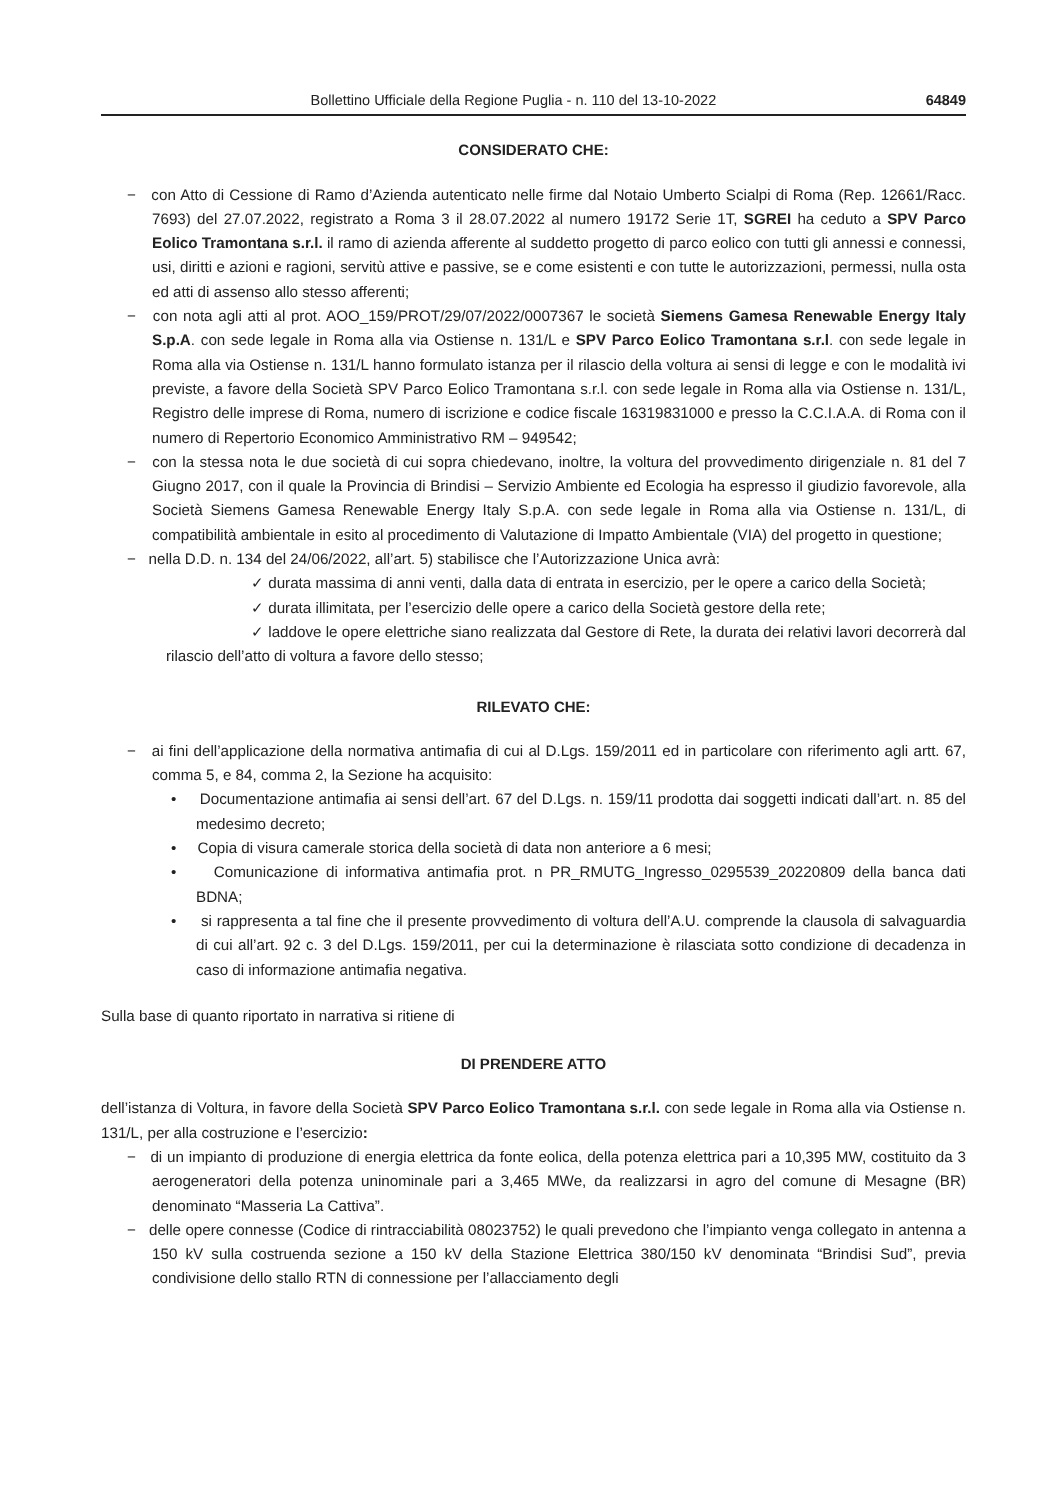Bollettino Ufficiale della Regione Puglia - n. 110 del 13-10-2022 64849
CONSIDERATO CHE:
− con Atto di Cessione di Ramo d’Azienda autenticato nelle firme dal Notaio Umberto Scialpi di Roma (Rep. 12661/Racc. 7693) del 27.07.2022, registrato a Roma 3 il 28.07.2022 al numero 19172 Serie 1T, SGREI ha ceduto a SPV Parco Eolico Tramontana s.r.l. il ramo di azienda afferente al suddetto progetto di parco eolico con tutti gli annessi e connessi, usi, diritti e azioni e ragioni, servitù attive e passive, se e come esistenti e con tutte le autorizzazioni, permessi, nulla osta ed atti di assenso allo stesso afferenti;
− con nota agli atti al prot. AOO_159/PROT/29/07/2022/0007367 le società Siemens Gamesa Renewable Energy Italy S.p.A. con sede legale in Roma alla via Ostiense n. 131/L e SPV Parco Eolico Tramontana s.r.l. con sede legale in Roma alla via Ostiense n. 131/L hanno formulato istanza per il rilascio della voltura ai sensi di legge e con le modalità ivi previste, a favore della Società SPV Parco Eolico Tramontana s.r.l. con sede legale in Roma alla via Ostiense n. 131/L, Registro delle imprese di Roma, numero di iscrizione e codice fiscale 16319831000 e presso la C.C.I.A.A. di Roma con il numero di Repertorio Economico Amministrativo RM – 949542;
− con la stessa nota le due società di cui sopra chiedevano, inoltre, la voltura del provvedimento dirigenziale n. 81 del 7 Giugno 2017, con il quale la Provincia di Brindisi – Servizio Ambiente ed Ecologia ha espresso il giudizio favorevole, alla Società Siemens Gamesa Renewable Energy Italy S.p.A. con sede legale in Roma alla via Ostiense n. 131/L, di compatibilità ambientale in esito al procedimento di Valutazione di Impatto Ambientale (VIA) del progetto in questione;
− nella D.D. n. 134 del 24/06/2022, all’art. 5) stabilisce che l’Autorizzazione Unica avrà:
✓ durata massima di anni venti, dalla data di entrata in esercizio, per le opere a carico della Società;
✓ durata illimitata, per l’esercizio delle opere a carico della Società gestore della rete;
✓ laddove le opere elettriche siano realizzata dal Gestore di Rete, la durata dei relativi lavori decorrerà dal rilascio dell’atto di voltura a favore dello stesso;
RILEVATO CHE:
− ai fini dell’applicazione della normativa antimafia di cui al D.Lgs. 159/2011 ed in particolare con riferimento agli artt. 67, comma 5, e 84, comma 2, la Sezione ha acquisito:
• Documentazione antimafia ai sensi dell’art. 67 del D.Lgs. n. 159/11 prodotta dai soggetti indicati dall’art. n. 85 del medesimo decreto;
• Copia di visura camerale storica della società di data non anteriore a 6 mesi;
• Comunicazione di informativa antimafia prot. n PR_RMUTG_Ingresso_0295539_20220809 della banca dati BDNA;
• si rappresenta a tal fine che il presente provvedimento di voltura dell’A.U. comprende la clausola di salvaguardia di cui all’art. 92 c. 3 del D.Lgs. 159/2011, per cui la determinazione è rilasciata sotto condizione di decadenza in caso di informazione antimafia negativa.
Sulla base di quanto riportato in narrativa si ritiene di
DI PRENDERE ATTO
dell’istanza di Voltura, in favore della Società SPV Parco Eolico Tramontana s.r.l. con sede legale in Roma alla via Ostiense n. 131/L, per alla costruzione e l’esercizio:
− di un impianto di produzione di energia elettrica da fonte eolica, della potenza elettrica pari a 10,395 MW, costituito da 3 aerogeneratori della potenza uninominale pari a 3,465 MWe, da realizzarsi in agro del comune di Mesagne (BR) denominato “Masseria La Cattiva”.
− delle opere connesse (Codice di rintracciabilità 08023752) le quali prevedono che l’impianto venga collegato in antenna a 150 kV sulla costruenda sezione a 150 kV della Stazione Elettrica 380/150 kV denominata “Brindisi Sud”, previa condivisione dello stallo RTN di connessione per l’allacciamento degli